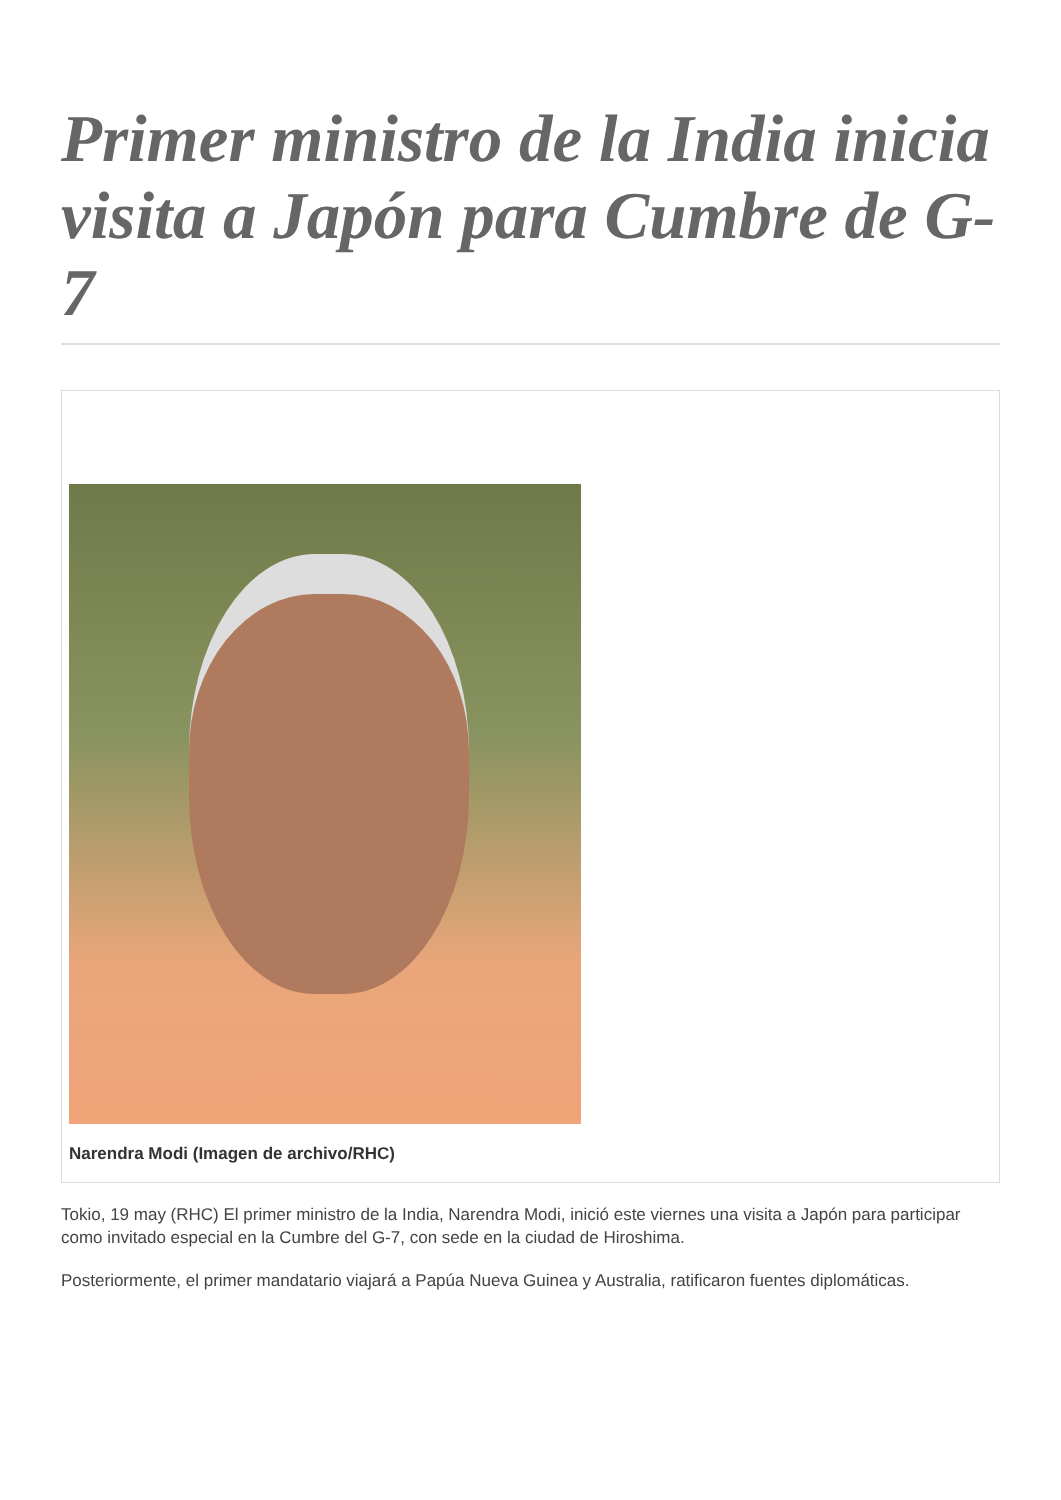Primer ministro de la India inicia visita a Japón para Cumbre de G-7
Narendra Modi (Imagen de archivo/RHC)
Tokio, 19 may (RHC) El primer ministro de la India, Narendra Modi, inició este viernes una visita a Japón para participar como invitado especial en la Cumbre del G-7, con sede en la ciudad de Hiroshima.
Posteriormente, el primer mandatario viajará a Papúa Nueva Guinea y Australia, ratificaron fuentes diplomáticas.